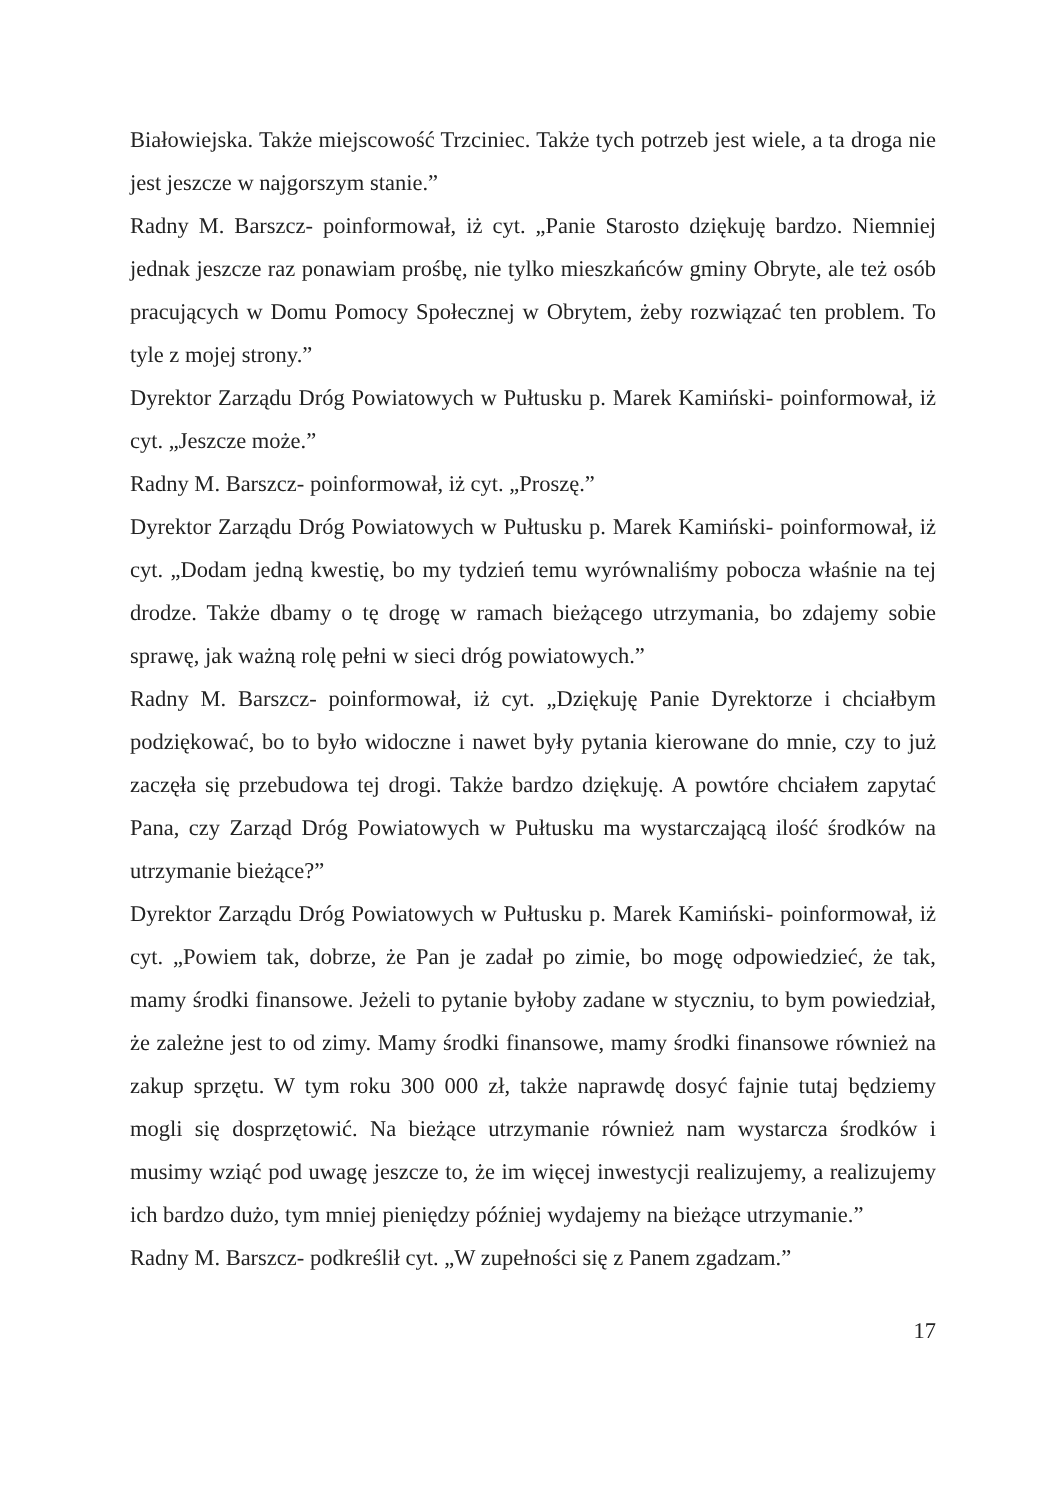Białowiejska. Także miejscowość Trzciniec. Także tych potrzeb jest wiele, a ta droga nie jest jeszcze w najgorszym stanie.”
Radny M. Barszcz- poinformował, iż cyt. „Panie Starosto dziękuję bardzo. Niemniej jednak jeszcze raz ponawiam prośbę, nie tylko mieszkańców gminy Obryte, ale też osób pracujących w Domu Pomocy Społecznej w Obrytem, żeby rozwiązać ten problem. To tyle z mojej strony.”
Dyrektor Zarządu Dróg Powiatowych w Pułtusku p. Marek Kamiński- poinformował, iż cyt. „Jeszcze może.”
Radny M. Barszcz- poinformował, iż cyt. „Proszę.”
Dyrektor Zarządu Dróg Powiatowych w Pułtusku p. Marek Kamiński- poinformował, iż cyt. „Dodam jedną kwestię, bo my tydzień temu wyrównaliśmy pobocza właśnie na tej drodze. Także dbamy o tę drogę w ramach bieżącego utrzymania, bo zdajemy sobie sprawę, jak ważną rolę pełni w sieci dróg powiatowych.”
Radny M. Barszcz- poinformował, iż cyt. „Dziękuję Panie Dyrektorze i chciałbym podziękować, bo to było widoczne i nawet były pytania kierowane do mnie, czy to już zaczęła się przebudowa tej drogi. Także bardzo dziękuję. A powtóre chciałem zapytać Pana, czy Zarząd Dróg Powiatowych w Pułtusku ma wystarczającą ilość środków na utrzymanie bieżące?”
Dyrektor Zarządu Dróg Powiatowych w Pułtusku p. Marek Kamiński- poinformował, iż cyt. „Powiem tak, dobrze, że Pan je zadał po zimie, bo mogę odpowiedzieć, że tak, mamy środki finansowe. Jeżeli to pytanie byłoby zadane w styczniu, to bym powiedział, że zależne jest to od zimy. Mamy środki finansowe, mamy środki finansowe również na zakup sprzętu. W tym roku 300 000 zł, także naprawdę dosyć fajnie tutaj będziemy mogli się dosprzętowić. Na bieżące utrzymanie również nam wystarcza środków i musimy wziąć pod uwagę jeszcze to, że im więcej inwestycji realizujemy, a realizujemy ich bardzo dużo, tym mniej pieniędzy później wydajemy na bieżące utrzymanie.”
Radny M. Barszcz- podkreślił cyt. „W zupełności się z Panem zgadzam.”
17